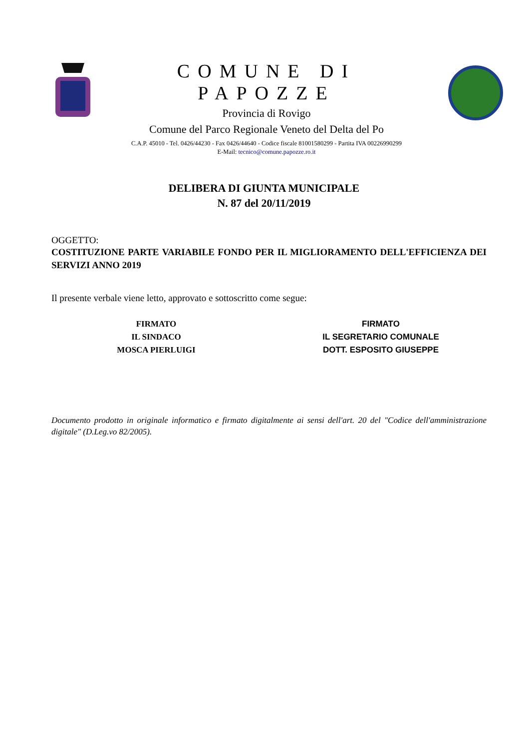COMUNE DI PAPOZZE
Provincia di Rovigo
Comune del Parco Regionale Veneto del Delta del Po
C.A.P. 45010 - Tel. 0426/44230 - Fax 0426/44640 - Codice fiscale 81001580299 - Partita IVA 00226990299
E-Mail: tecnico@comune.papozze.ro.it
DELIBERA DI GIUNTA MUNICIPALE
N. 87 del 20/11/2019
OGGETTO:
COSTITUZIONE PARTE VARIABILE FONDO PER IL MIGLIORAMENTO DELL'EFFICIENZA DEI SERVIZI ANNO 2019
Il presente verbale viene letto, approvato e sottoscritto come segue:
FIRMATO
IL SINDACO
MOSCA PIERLUIGI
FIRMATO
IL SEGRETARIO COMUNALE
DOTT. ESPOSITO GIUSEPPE
Documento prodotto in originale informatico e firmato digitalmente ai sensi dell'art. 20 del "Codice dell'amministrazione digitale" (D.Leg.vo 82/2005).